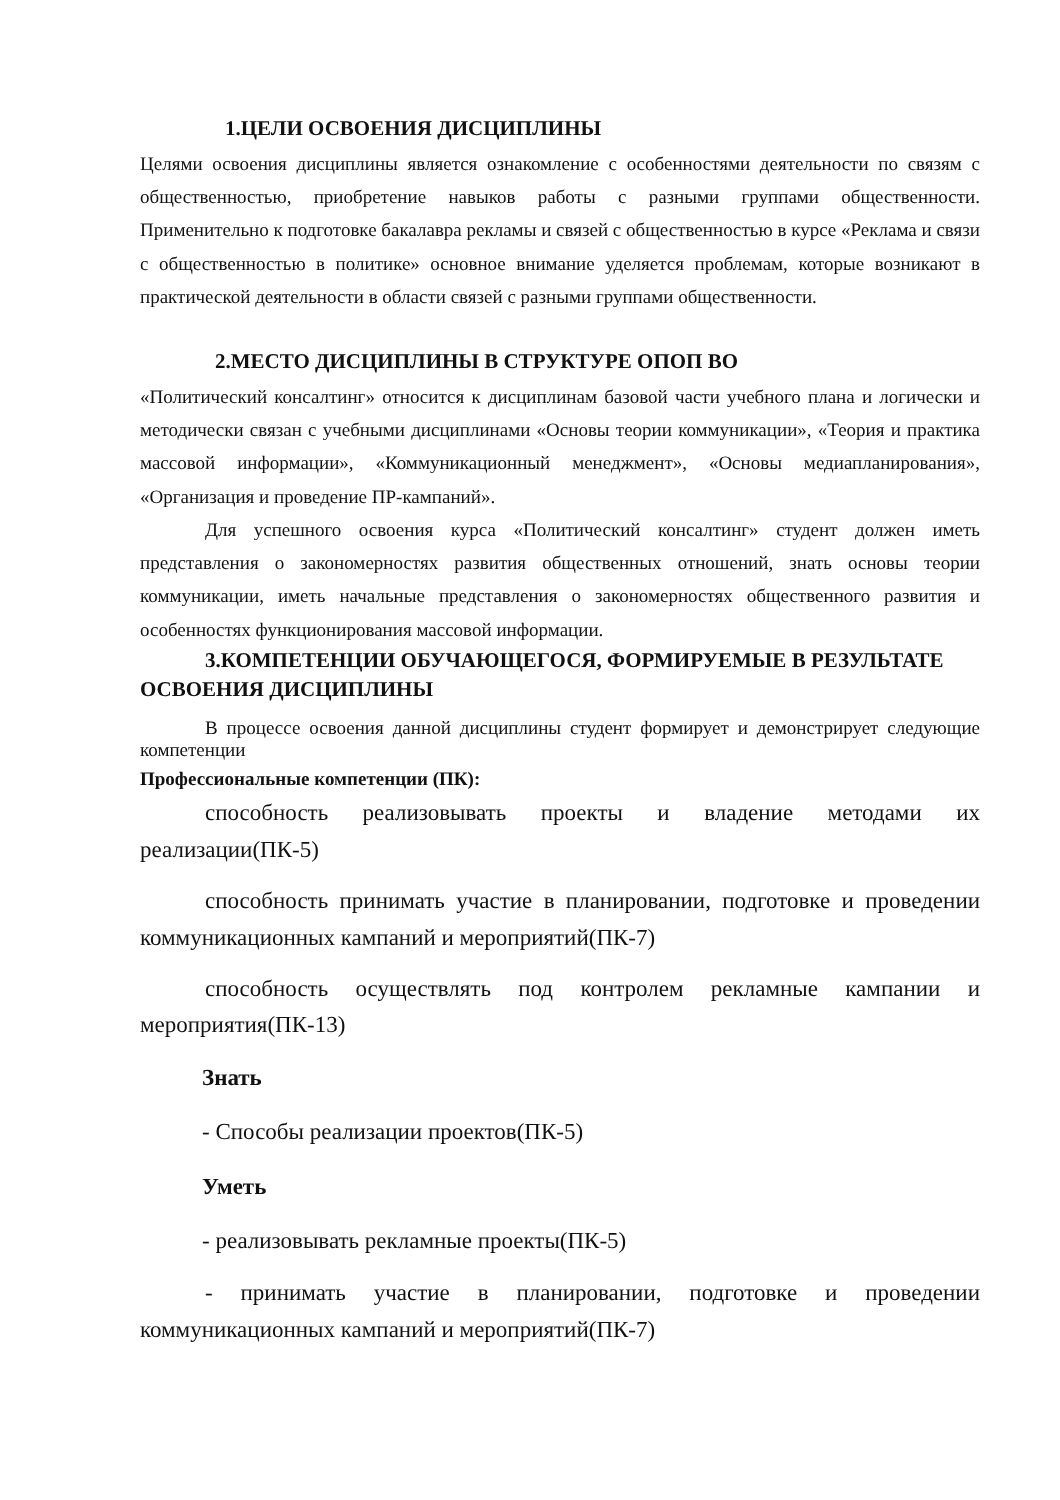1.ЦЕЛИ ОСВОЕНИЯ ДИСЦИПЛИНЫ
Целями освоения дисциплины является ознакомление с особенностями деятельности по связям с общественностью, приобретение навыков работы с разными группами общественности. Применительно к подготовке бакалавра рекламы и связей с общественностью в курсе «Реклама и связи с общественностью в политике» основное внимание уделяется проблемам, которые возникают в практической деятельности в области связей с разными группами общественности.
2.МЕСТО ДИСЦИПЛИНЫ В СТРУКТУРЕ ОПОП ВО
«Политический консалтинг» относится к дисциплинам базовой части учебного плана и логически и методически связан с учебными дисциплинами «Основы теории коммуникации», «Теория и практика массовой информации», «Коммуникационный менеджмент», «Основы медиапланирования», «Организация и проведение ПР-кампаний».
Для успешного освоения курса «Политический консалтинг» студент должен иметь представления о закономерностях развития общественных отношений, знать основы теории коммуникации, иметь начальные представления о закономерностях общественного развития и особенностях функционирования массовой информации.
3.КОМПЕТЕНЦИИ ОБУЧАЮЩЕГОСЯ, ФОРМИРУЕМЫЕ В РЕЗУЛЬТАТЕ ОСВОЕНИЯ ДИСЦИПЛИНЫ
В процессе освоения данной дисциплины студент формирует и демонстрирует следующие компетенции
Профессиональные компетенции (ПК):
способность реализовывать проекты и владение методами их реализации(ПК-5)
способность принимать участие в планировании, подготовке и проведении коммуникационных кампаний и мероприятий(ПК-7)
способность осуществлять под контролем рекламные кампании и мероприятия(ПК-13)
Знать
- Способы реализации проектов(ПК-5)
Уметь
- реализовывать рекламные проекты(ПК-5)
- принимать участие в планировании, подготовке и проведении коммуникационных кампаний и мероприятий(ПК-7)